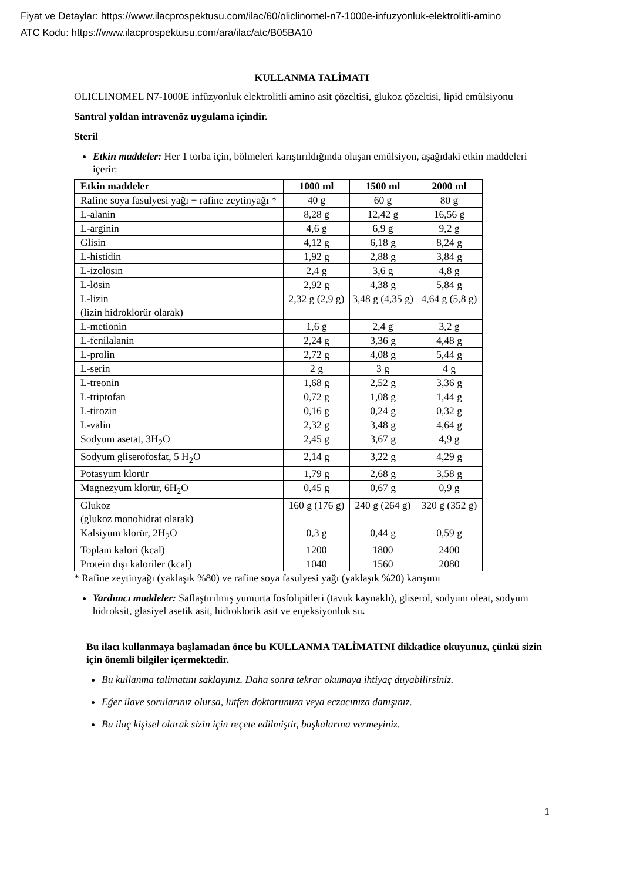Fiyat ve Detaylar: https://www.ilacprospektusu.com/ilac/60/oliclinomel-n7-1000e-infuzyonluk-elektrolitli-amino
ATC Kodu: https://www.ilacprospektusu.com/ara/ilac/atc/B05BA10
KULLANMA TALİMATI
OLICLINOMEL N7-1000E infüzyonluk elektrolitli amino asit çözeltisi, glukoz çözeltisi, lipid emülsiyonu
Santral yoldan intravenöz uygulama içindir.
Steril
Etkin maddeler: Her 1 torba için, bölmeleri karıştırıldığında oluşan emülsiyon, aşağıdaki etkin maddeleri içerir:
| Etkin maddeler | 1000 ml | 1500 ml | 2000 ml |
| --- | --- | --- | --- |
| Rafine soya fasulyesi yağı + rafine zeytinyağı * | 40 g | 60 g | 80 g |
| L-alanin | 8,28 g | 12,42 g | 16,56 g |
| L-arginin | 4,6 g | 6,9 g | 9,2 g |
| Glisin | 4,12 g | 6,18 g | 8,24 g |
| L-histidin | 1,92 g | 2,88 g | 3,84 g |
| L-izolösin | 2,4 g | 3,6 g | 4,8 g |
| L-lösin | 2,92 g | 4,38 g | 5,84 g |
| L-lizin (lizin hidroklorür olarak) | 2,32 g (2,9 g) | 3,48 g (4,35 g) | 4,64 g (5,8 g) |
| L-metionin | 1,6 g | 2,4 g | 3,2 g |
| L-fenilalanin | 2,24 g | 3,36 g | 4,48 g |
| L-prolin | 2,72 g | 4,08 g | 5,44 g |
| L-serin | 2 g | 3 g | 4 g |
| L-treonin | 1,68 g | 2,52 g | 3,36 g |
| L-triptofan | 0,72 g | 1,08 g | 1,44 g |
| L-tirozin | 0,16 g | 0,24 g | 0,32 g |
| L-valin | 2,32 g | 3,48 g | 4,64 g |
| Sodyum asetat, 3H<sub>2</sub>O | 2,45 g | 3,67 g | 4,9 g |
| Sodyum gliserofosfat, 5 H<sub>2</sub>O | 2,14 g | 3,22 g | 4,29 g |
| Potasyum klorür | 1,79 g | 2,68 g | 3,58 g |
| Magnezyum klorür, 6H<sub>2</sub>O | 0,45 g | 0,67 g | 0,9 g |
| Glukoz (glukoz monohidrat olarak) | 160 g (176 g) | 240 g (264 g) | 320 g (352 g) |
| Kalsiyum klorür, 2H<sub>2</sub>O | 0,3 g | 0,44 g | 0,59 g |
| Toplam kalori (kcal) | 1200 | 1800 | 2400 |
| Protein dışı kaloriler (kcal) | 1040 | 1560 | 2080 |
* Rafine zeytinyağı (yaklaşık %80) ve rafine soya fasulyesi yağı (yaklaşık %20) karışımı
Yardımcı maddeler: Saflaştırılmış yumurta fosfolipitleri (tavuk kaynaklı), gliserol, sodyum oleat, sodyum hidroksit, glasiyel asetik asit, hidroklorik asit ve enjeksiyonluk su.
Bu ilacı kullanmaya başlamadan önce bu KULLANMA TALİMATINI dikkatlice okuyunuz, çünkü sizin için önemli bilgiler içermektedir.
Bu kullanma talimatını saklayınız. Daha sonra tekrar okumaya ihtiyaç duyabilirsiniz.
Eğer ilave sorularınız olursa, lütfen doktorunuza veya eczacınıza danışınız.
Bu ilaç kişisel olarak sizin için reçete edilmiştir, başkalarına vermeyiniz.
1